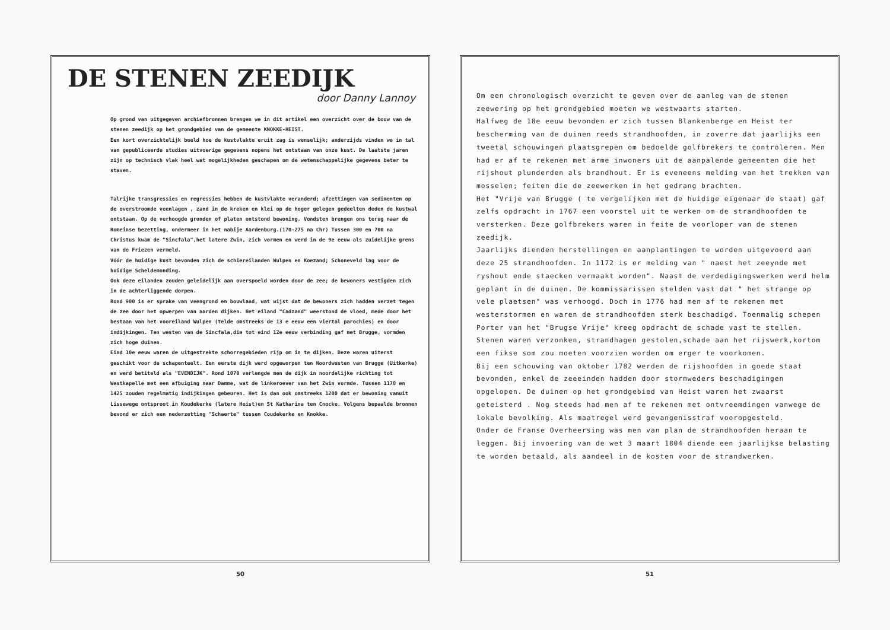DE STENEN ZEEDIJK
door Danny Lannoy
Op grond van uitgegeven archiefbronnen brengen we in dit artikel een overzicht over de bouw van de stenen zeedijk op het grondgebied van de gemeente KNOKKE-HEIST.
Een kort overzichtelijk beeld hoe de kustvlakte eruit zag is wenselijk; anderzijds vinden we in tal van gepubliceerde studies uitvoerige gegevens nopens het ontstaan van onze kust. De laatste jaren zijn op technisch vlak heel wat mogelijkheden geschapen om de wetenschappelijke gegevens beter te staven.
Talrijke transgressies en regressies hebben de kustvlakte veranderd; afzettingen van sedimenten op de overstroomde veenlagen , zand in de kreken en klei op de hoger gelegen gedeelten deden de kustwal ontstaan. Op de verhoogde gronden of platen ontstond bewoning. Vondsten brengen ons terug naar de Romeinse bezetting, ondermeer in het nabije Aardenburg.(170-275 na Chr) Tussen 300 en 700 na Christus kwam de "Sincfala",het latere Zwin, zich vormen en werd in de 9e eeuw als zuidelijke grens van de Friezen vermeld.
Vóór de huidige kust bevonden zich de schiereilanden Wulpen en Koezand; Schoneveld lag voor de huidige Scheldemonding.
Ook deze eilanden zouden geleidelijk aan overspoeld worden door de zee; de bewoners vestigden zich in de achterliggende dorpen.
Rond 900 is er sprake van veengrond en bouwland, wat wijst dat de bewoners zich hadden verzet tegen de zee door het opwerpen van aarden dijken. Het eiland "Cadzand" weerstond de vloed, mede door het bestaan van het vooreiland Wulpen (telde omstreeks de 13 e eeuw een viertal parochies) en door indijkingen. Ten westen van de Sincfala,die tot eind 12e eeuw verbinding gaf met Brugge, vormden zich hoge duinen.
Eind 10e eeuw waren de uitgestrekte schorregebieden rijp om in te dijken. Deze waren uiterst geschikt voor de schapenteelt. Een eerste dijk werd opgeworpen ten Noordwesten van Brugge (Uitkerke) en werd betiteld als "EVENDIJK". Rond 1070 verlengde men de dijk in noordelijke richting tot Westkapelle met een afbuiging naar Damme, wat de linkeroever van het Zwin vormde. Tussen 1170 en 1425 zouden regelmatig indijkingen gebeuren. Het is dan ook omstreeks 1200 dat er bewoning vanuit Lissewege ontsproot in Koudekerke (latere Heist)en St Katharina ten Cnocke. Volgens bepaalde bronnen bevond er zich een nederzetting "Schaerte" tussen Coudekerke en Knokke.
50
Om een chronologisch overzicht te geven over de aanleg van de stenen zeewering op het grondgebied moeten we westwaarts starten.
Halfweg de 18e eeuw bevonden er zich tussen Blankenberge en Heist ter bescherming van de duinen reeds strandhoofden, in zoverre dat jaarlijks een tweetal schouwingen plaatsgrepen om bedoelde golfbrekers te controleren. Men had er af te rekenen met arme inwoners uit de aanpalende gemeenten die het rijshout plunderden als brandhout. Er is eveneens melding van het trekken van mosselen; feiten die de zeewerken in het gedrang brachten.
Het "Vrije van Brugge ( te vergelijken met de huidige eigenaar de staat) gaf zelfs opdracht in 1767 een voorstel uit te werken om de strandhoofden te versterken. Deze golfbrekers waren in feite de voorloper van de stenen zeedijk.
Jaarlijks dienden herstellingen en aanplantingen te worden uitgevoerd aan deze 25 strandhoofden. In 1172 is er melding van " naest het zeeynde met ryshout ende staecken vermaakt worden". Naast de verdedigingswerken werd helm geplant in de duinen. De kommissarissen stelden vast dat " het strange op vele plaetsen" was verhoogd. Doch in 1776 had men af te rekenen met westerstormen en waren de strandhoofden sterk beschadigd. Toenmalig schepen Porter van het "Brugse Vrije" kreeg opdracht de schade vast te stellen. Stenen waren verzonken, strandhagen gestolen,schade aan het rijswerk,kortom een fikse som zou moeten voorzien worden om erger te voorkomen.
Bij een schouwing van oktober 1782 werden de rijshoofden in goede staat bevonden, enkel de zeeeinden hadden door stormweders beschadigingen opgelopen. De duinen op het grondgebied van Heist waren het zwaarst geteisterd . Nog steeds had men af te rekenen met ontvreemdingen vanwege de lokale bevolking. Als maatregel werd gevangenisstraf vooropgesteld.
Onder de Franse Overheersing was men van plan de strandhoofden heraan te leggen. Bij invoering van de wet 3 maart 1804 diende een jaarlijkse belasting te worden betaald, als aandeel in de kosten voor de strandwerken.
51